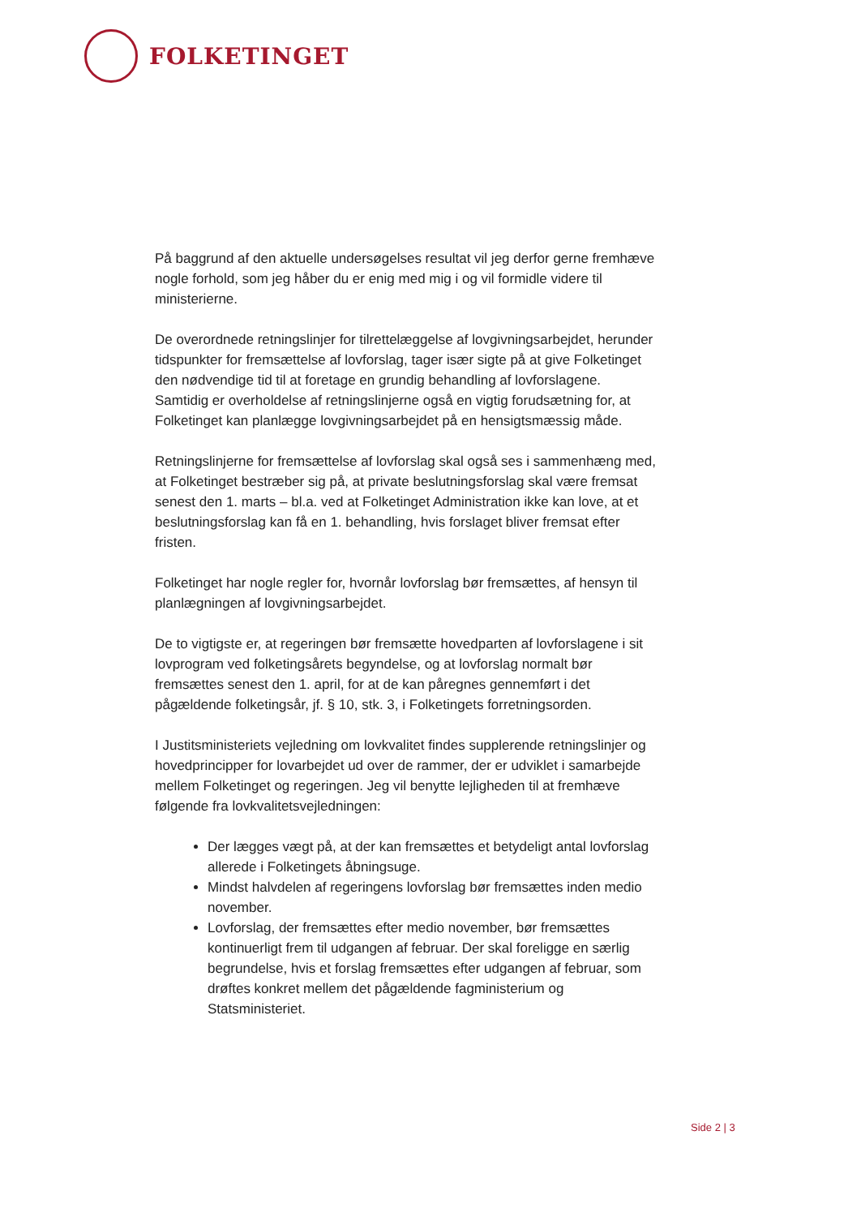FOLKETINGET
På baggrund af den aktuelle undersøgelses resultat vil jeg derfor gerne fremhæve nogle forhold, som jeg håber du er enig med mig i og vil formidle videre til ministerierne.
De overordnede retningslinjer for tilrettelæggelse af lovgivningsarbejdet, herunder tidspunkter for fremsættelse af lovforslag, tager især sigte på at give Folketinget den nødvendige tid til at foretage en grundig behandling af lovforslagene. Samtidig er overholdelse af retningslinjerne også en vigtig forudsætning for, at Folketinget kan planlægge lovgivningsarbejdet på en hensigtsmæssig måde.
Retningslinjerne for fremsættelse af lovforslag skal også ses i sammenhæng med, at Folketinget bestræber sig på, at private beslutningsforslag skal være fremsat senest den 1. marts – bl.a. ved at Folketinget Administration ikke kan love, at et beslutningsforslag kan få en 1. behandling, hvis forslaget bliver fremsat efter fristen.
Folketinget har nogle regler for, hvornår lovforslag bør fremsættes, af hensyn til planlægningen af lovgivningsarbejdet.
De to vigtigste er, at regeringen bør fremsætte hovedparten af lovforslagene i sit lovprogram ved folketingsårets begyndelse, og at lovforslag normalt bør fremsættes senest den 1. april, for at de kan påregnes gennemført i det pågældende folketingsår, jf. § 10, stk. 3, i Folketingets forretningsorden.
I Justitsministeriets vejledning om lovkvalitet findes supplerende retningslinjer og hovedprincipper for lovarbejdet ud over de rammer, der er udviklet i samarbejde mellem Folketinget og regeringen. Jeg vil benytte lejligheden til at fremhæve følgende fra lovkvalitetsvejledningen:
Der lægges vægt på, at der kan fremsættes et betydeligt antal lovforslag allerede i Folketingets åbningsuge.
Mindst halvdelen af regeringens lovforslag bør fremsættes inden medio november.
Lovforslag, der fremsættes efter medio november, bør fremsættes kontinuerligt frem til udgangen af februar. Der skal foreligge en særlig begrundelse, hvis et forslag fremsættes efter udgangen af februar, som drøftes konkret mellem det pågældende fagministerium og Statsministeriet.
Side 2 | 3